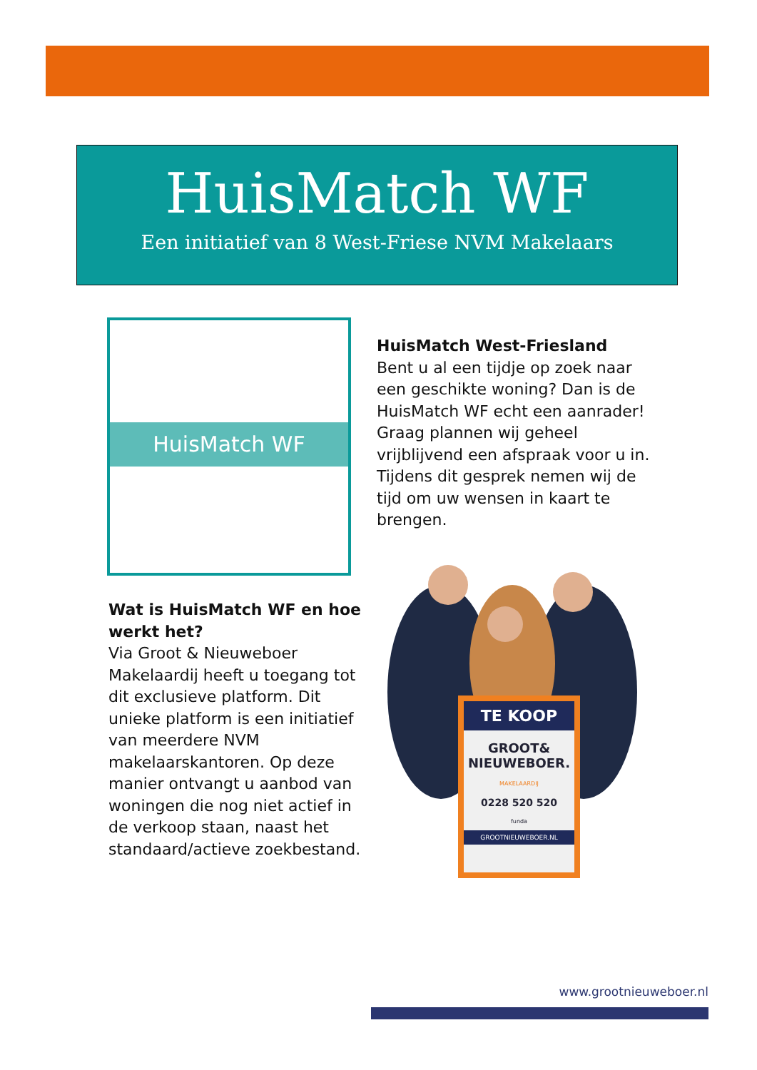HuisMatch WF
Een initiatief van 8 West-Friese NVM Makelaars
HuisMatch WF
HuisMatch West-Friesland
Bent u al een tijdje op zoek naar een geschikte woning? Dan is de HuisMatch WF echt een aanrader! Graag plannen wij geheel vrijblijvend een afspraak voor u in. Tijdens dit gesprek nemen wij de tijd om uw wensen in kaart te brengen.
Wat is HuisMatch WF en hoe werkt het?
Via Groot & Nieuweboer Makelaardij heeft u toegang tot dit exclusieve platform. Dit unieke platform is een initiatief van meerdere NVM makelaarskantoren. Op deze manier ontvangt u aanbod van woningen die nog niet actief in de verkoop staan, naast het standaard/actieve zoekbestand.
TE KOOP
GROOT&
NIEUWEBOER.
MAKELAARDIJ
0228 520 520
funda
GROOTNIEUWEBOER.NL
www.grootnieuweboer.nl